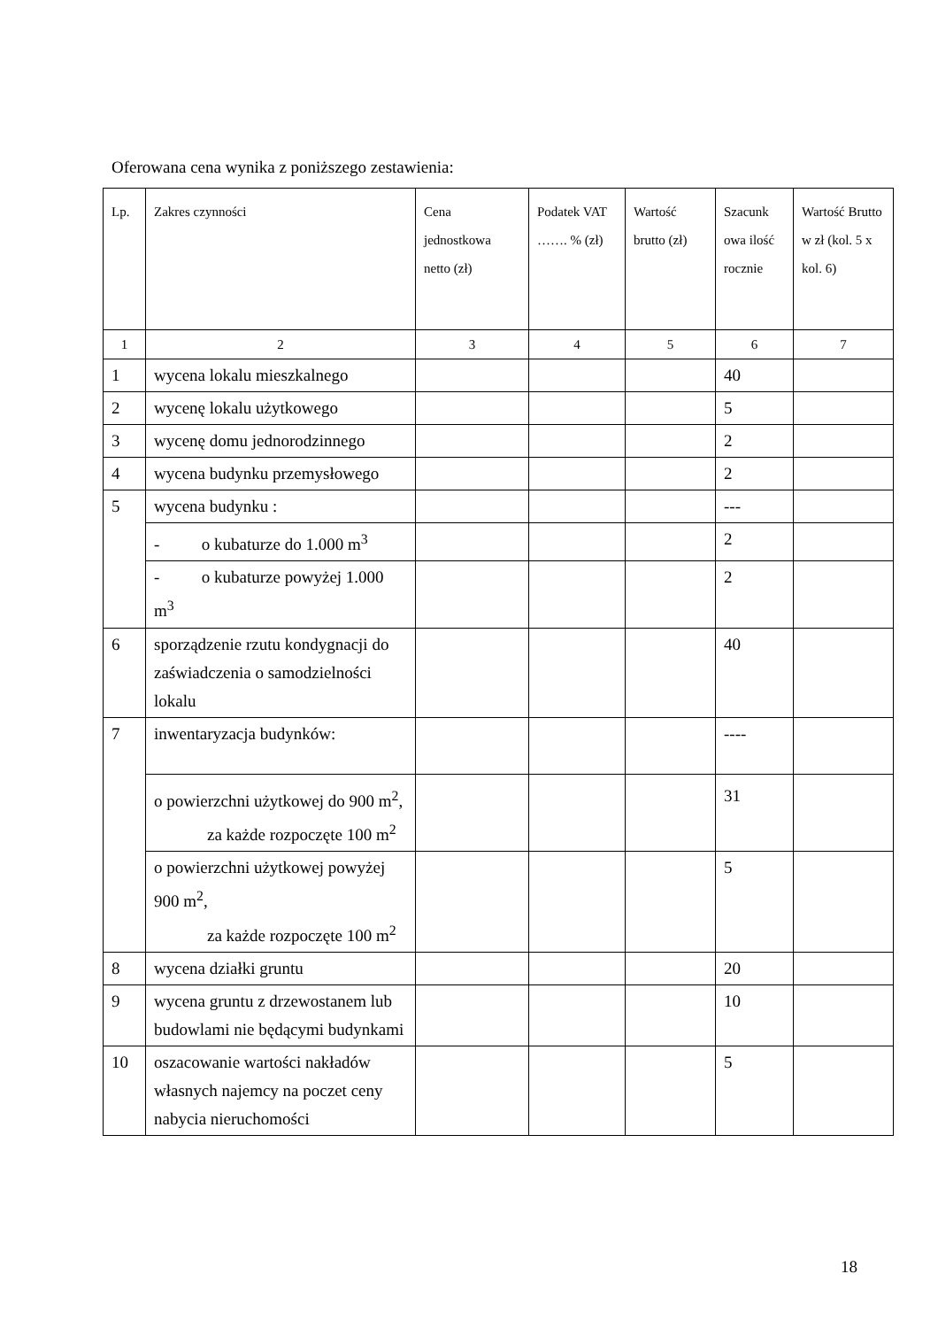Oferowana cena wynika z poniższego zestawienia:
| Lp. | Zakres czynności | Cena jednostkowa netto (zł) | Podatek VAT ……. % (zł) | Wartość brutto (zł) | Szacunk owa ilość rocznie | Wartość Brutto w zł (kol. 5 x kol. 6) |
| --- | --- | --- | --- | --- | --- | --- |
| 1 | 2 | 3 | 4 | 5 | 6 | 7 |
| 1 | wycena lokalu mieszkalnego | | | | 40 | |
| 2 | wycenę lokalu użytkowego | | | | 5 | |
| 3 | wycenę domu jednorodzinnego | | | | 2 | |
| 4 | wycena budynku przemysłowego | | | | 2 | |
| 5 | wycena budynku : | | | | --- | |
| | - o kubaturze do 1.000 m<sup>3</sup> | | | | 2 | |
| | - o kubaturze powyżej 1.000 m<sup>3</sup> | | | | 2 | |
| 6 | sporządzenie rzutu kondygnacji do zaświadczenia o samodzielności lokalu | | | | 40 | |
| 7 | inwentaryzacja budynków: | | | | ---- | |
| | o powierzchni użytkowej do 900 m<sup>2</sup>, za każde rozpoczęte 100 m<sup>2</sup> | | | | 31 | |
| | o powierzchni użytkowej powyżej 900 m<sup>2</sup>, za każde rozpoczęte 100 m<sup>2</sup> | | | | 5 | |
| 8 | wycena działki gruntu | | | | 20 | |
| 9 | wycena gruntu z drzewostanem lub budowlami nie będącymi budynkami | | | | 10 | |
| 10 | oszacowanie wartości nakładów własnych najemcy na poczet ceny nabycia nieruchomości | | | | 5 | |
18